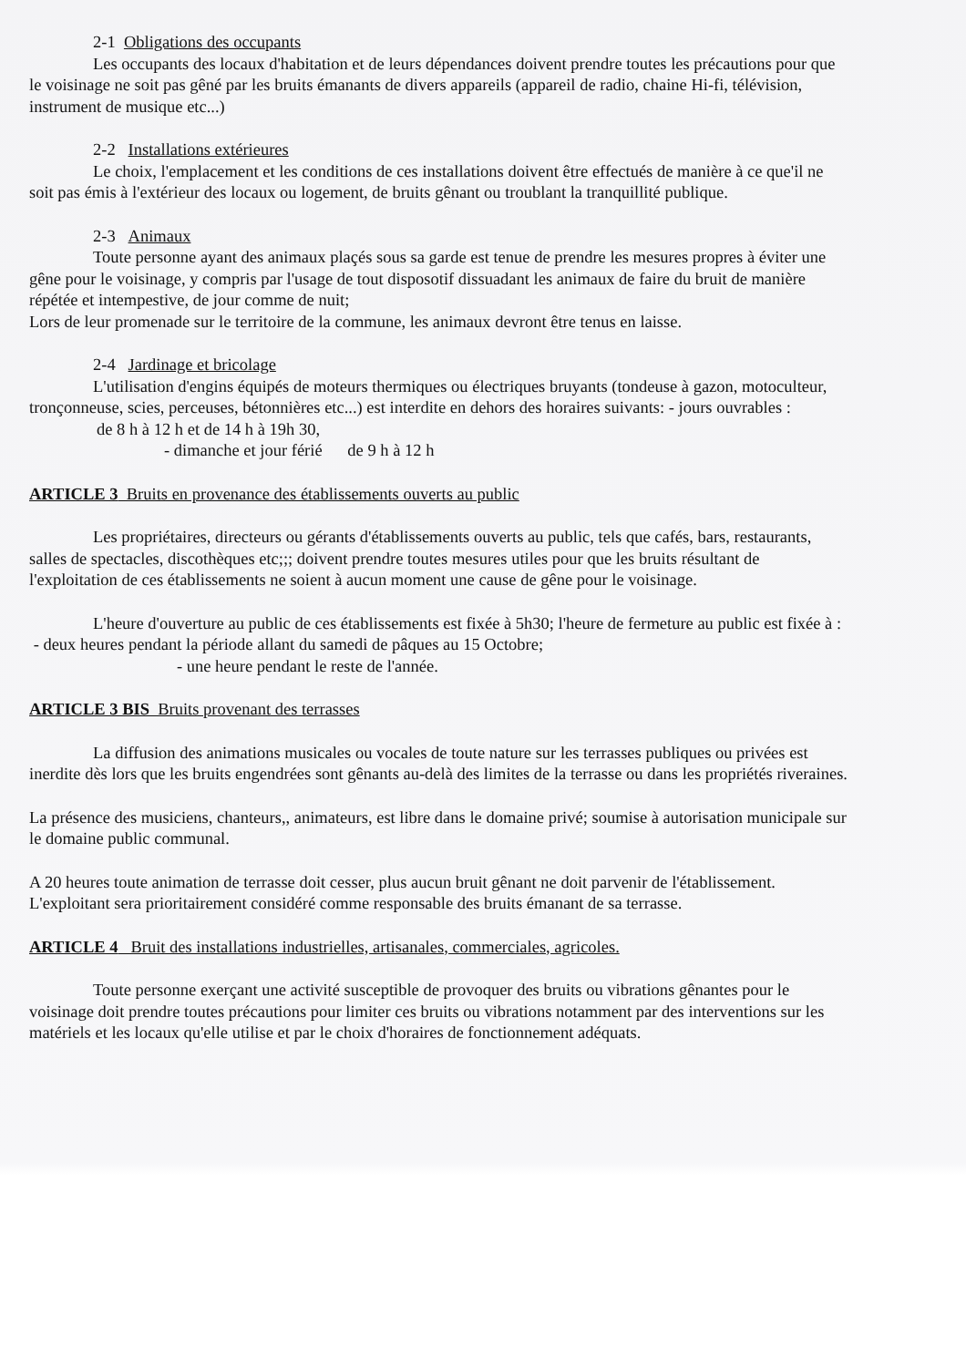2-1 Obligations des occupants
Les occupants des locaux d'habitation et de leurs dépendances doivent prendre toutes les précautions pour que le voisinage ne soit pas gêné par les bruits émanants de divers appareils (appareil de radio, chaine Hi-fi, télévision, instrument de musique etc...)
2-2 Installations extérieures
Le choix, l'emplacement et les conditions de ces installations doivent être effectués de manière à ce que'il ne soit pas émis à l'extérieur des locaux ou logement, de bruits gênant ou troublant la tranquillité publique.
2-3 Animaux
Toute personne ayant des animaux plaçés sous sa garde est tenue de prendre les mesures propres à éviter une gêne pour le voisinage, y compris par l'usage de tout disposotif dissuadant les animaux de faire du bruit de manière répétée et intempestive, de jour comme de nuit;
Lors de leur promenade sur le territoire de la commune, les animaux devront être tenus en laisse.
2-4 Jardinage et bricolage
L'utilisation d'engins équipés de moteurs thermiques ou électriques bruyants (tondeuse à gazon, motoculteur, tronçonneuse, scies, perceuses, bétonnières etc...) est interdite en dehors des horaires suivants: - jours ouvrables : de 8 h à 12 h et de 14 h à 19h 30,
- dimanche et jour férié de 9 h à 12 h
ARTICLE 3 Bruits en provenance des établissements ouverts au public
Les propriétaires, directeurs ou gérants d'établissements ouverts au public, tels que cafés, bars, restaurants, salles de spectacles, discothèques etc;;; doivent prendre toutes mesures utiles pour que les bruits résultant de l'exploitation de ces établissements ne soient à aucun moment une cause de gêne pour le voisinage.
L'heure d'ouverture au public de ces établissements est fixée à 5h30; l'heure de fermeture au public est fixée à : - deux heures pendant la période allant du samedi de pâques au 15 Octobre;
- une heure pendant le reste de l'année.
ARTICLE 3 BIS Bruits provenant des terrasses
La diffusion des animations musicales ou vocales de toute nature sur les terrasses publiques ou privées est inerdite dès lors que les bruits engendrées sont gênants au-delà des limites de la terrasse ou dans les propriétés riveraines.
La présence des musiciens, chanteurs,, animateurs, est libre dans le domaine privé; soumise à autorisation municipale sur le domaine public communal.
A 20 heures toute animation de terrasse doit cesser, plus aucun bruit gênant ne doit parvenir de l'établissement.
L'exploitant sera prioritairement considéré comme responsable des bruits émanant de sa terrasse.
ARTICLE 4 Bruit des installations industrielles, artisanales, commerciales, agricoles.
Toute personne exerçant une activité susceptible de provoquer des bruits ou vibrations gênantes pour le voisinage doit prendre toutes précautions pour limiter ces bruits ou vibrations notamment par des interventions sur les matériels et les locaux qu'elle utilise et par le choix d'horaires de fonctionnement adéquats.